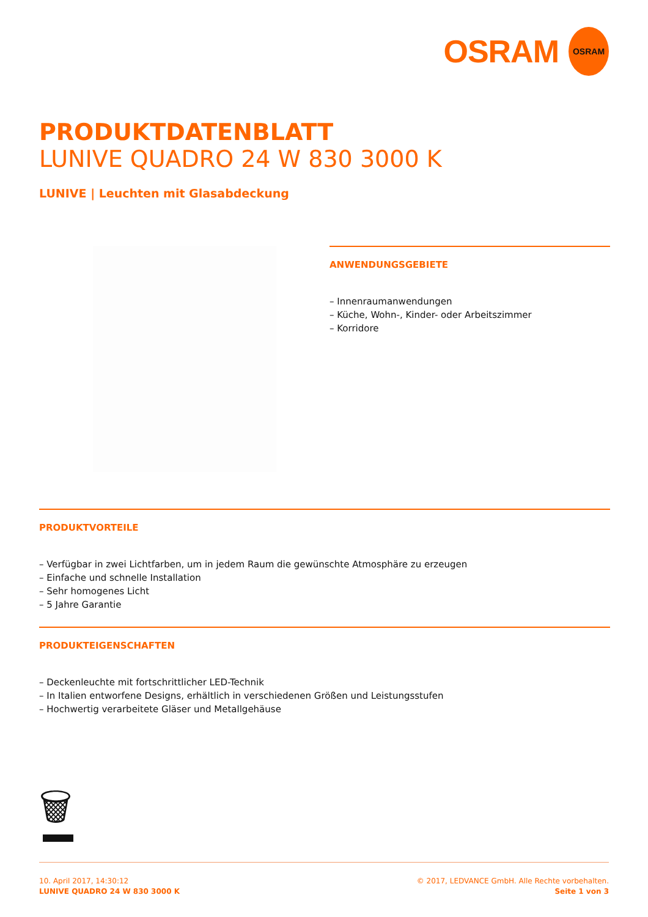OSRAM OSRAM
PRODUKTDATENBLATT
LUNIVE QUADRO 24 W 830 3000 K
LUNIVE | Leuchten mit Glasabdeckung
ANWENDUNGSGEBIETE
– Innenraumanwendungen
– Küche, Wohn-, Kinder- oder Arbeitszimmer
– Korridore
PRODUKTVORTEILE
– Verfügbar in zwei Lichtfarben, um in jedem Raum die gewünschte Atmosphäre zu erzeugen
– Einfache und schnelle Installation
– Sehr homogenes Licht
– 5 Jahre Garantie
PRODUKTEIGENSCHAFTEN
– Deckenleuchte mit fortschrittlicher LED-Technik
– In Italien entworfene Designs, erhältlich in verschiedenen Größen und Leistungsstufen
– Hochwertig verarbeitete Gläser und Metallgehäuse
🗑
10. April 2017, 14:30:12
LUNIVE QUADRO 24 W 830 3000 K
© 2017, LEDVANCE GmbH. Alle Rechte vorbehalten.
Seite 1 von 3